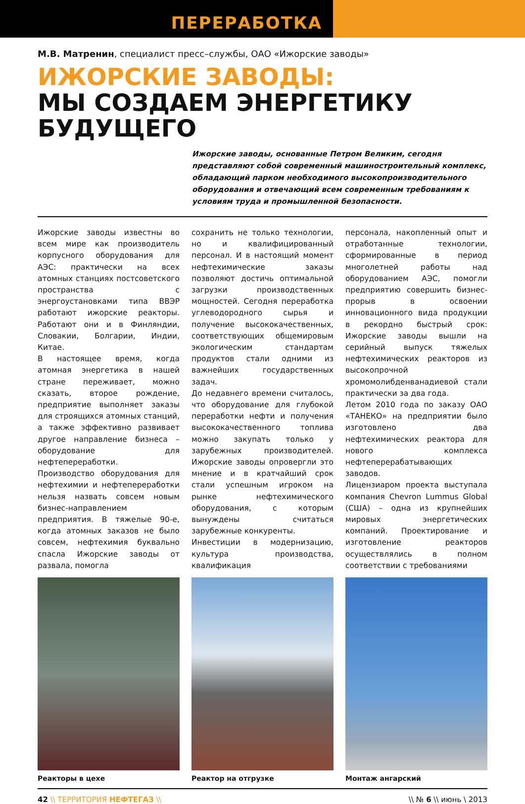ПЕРЕРАБОТКА
М.В. Матренин, специалист пресс–службы, ОАО «Ижорские заводы»
ИЖОРСКИЕ ЗАВОДЫ:
МЫ СОЗДАЕМ ЭНЕРГЕТИКУ
БУДУЩЕГО
Ижорские заводы, основанные Петром Великим, сегодня представляют собой современный машиностроительный комплекс, обладающий парком необходимого высокопроизводительного оборудования и отвечающий всем современным требованиям к условиям труда и промышленной безопасности.
Ижорские заводы известны во всем мире как производитель корпусного оборудования для АЭС: практически на всех атомных станциях постсоветского пространства с энергоустановками типа ВВЭР работают ижорские реакторы. Работают они и в Финляндии, Словакии, Болгарии, Индии, Китае.
В настоящее время, когда атомная энергетика в нашей стране переживает, можно сказать, второе рождение, предприятие выполняет заказы для строящихся атомных станций, а также эффективно развивает другое направление бизнеса – оборудование для нефтепереработки.
Производство оборудования для нефтехимии и нефтепереработки нельзя назвать совсем новым бизнес-направлением предприятия. В тяжелые 90-е, когда атомных заказов не было совсем, нефтехимия буквально спасла Ижорские заводы от развала, помогла
сохранить не только технологии, но и квалифицированный персонал. И в настоящий момент нефтехимические заказы позволяют достичь оптимальной загрузки производственных мощностей. Сегодня переработка углеводородного сырья и получение высококачественных, соответствующих общемировым экологическим стандартам продуктов стали одними из важнейших государственных задач.
До недавнего времени считалось, что оборудование для глубокой переработки нефти и получения высококачественного топлива можно закупать только у зарубежных производителей. Ижорские заводы опровергли это мнение и в кратчайший срок стали успешным игроком на рынке нефтехимического оборудования, с которым вынуждены считаться зарубежные конкуренты.
Инвестиции в модернизацию, культура производства, квалификация
персонала, накопленный опыт и отработанные технологии, сформированные в период многолетней работы над оборудованием АЭС, помогли предприятию совершить бизнес-прорыв в освоении инновационного вида продукции в рекордно быстрый срок: Ижорские заводы вышли на серийный выпуск тяжелых нефтехимических реакторов из высокопрочной хромомолибденванадиевой стали практически за два года.
Летом 2010 года по заказу ОАО «ТАНЕКО» на предприятии было изготовлено два нефтехимических реактора для нового комплекса нефтеперерабатывающих заводов.
Лицензиаром проекта выступала компания Chevron Lummus Global (США) – одна из крупнейших мировых энергетических компаний. Проектирование и изготовление реакторов осуществлялись в полном соответствии с требованиями
Реакторы в цехе Реактор на отгрузке Монтаж ангарский
42 \\ ТЕРРИТОРИЯ НЕФТЕГАЗ \\ \\ № 6 \\ июнь \ 2013